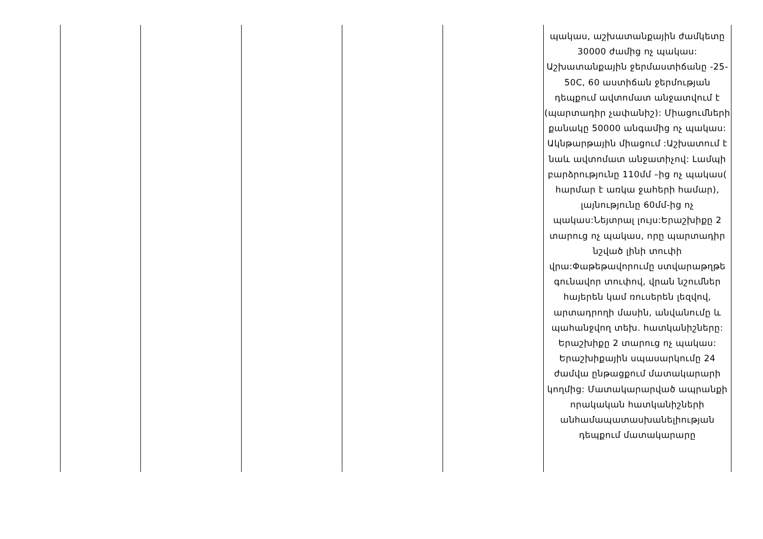| | | | | | պակաս, աշխատանքային ժամկետը 30000 ժամից ոչ պակաս: Աշխատանքային ջերմաստիճանը -25-50C, 60 աստիճան ջերմության դեպքում ավտոմատ անջատվում է (պարտադիր չափանիշ): Միացումների քանակը 50000 անգամից ոչ պակաս: Ակնթարթային միացում :Աշխատում է նաև ավտոմատ անջատիչով: Լամպի բարձրությունը 110մմ –ից ոչ պակաս( հարմար է առկա ջահերի համար), լայնությունը 60մմ-ից ոչ պակաս:Նեյտրալ լույս:Երաշխիքը 2 տարուց ոչ պակաս, որը պարտադիր նշված լինի տուփի վրա:Փաթեթավորումը ստվարաթղթե գունավոր տուփով, վրան նշումներ հայերեն կամ ռուսերեն լեզվով, արտադրողի մասին, անվանումը և պահանջվող տեխ. հատկանիշները: Երաշխիքը 2 տարուց ոչ պակաս: Երաշխիքային սպասարկումը 24 ժամվա ընթացքում մատակարարի կողմից: Մատակարարված ապրանքի որակական հատկանիշների անհամապատասխանելիության դեպքում մատակարարը |